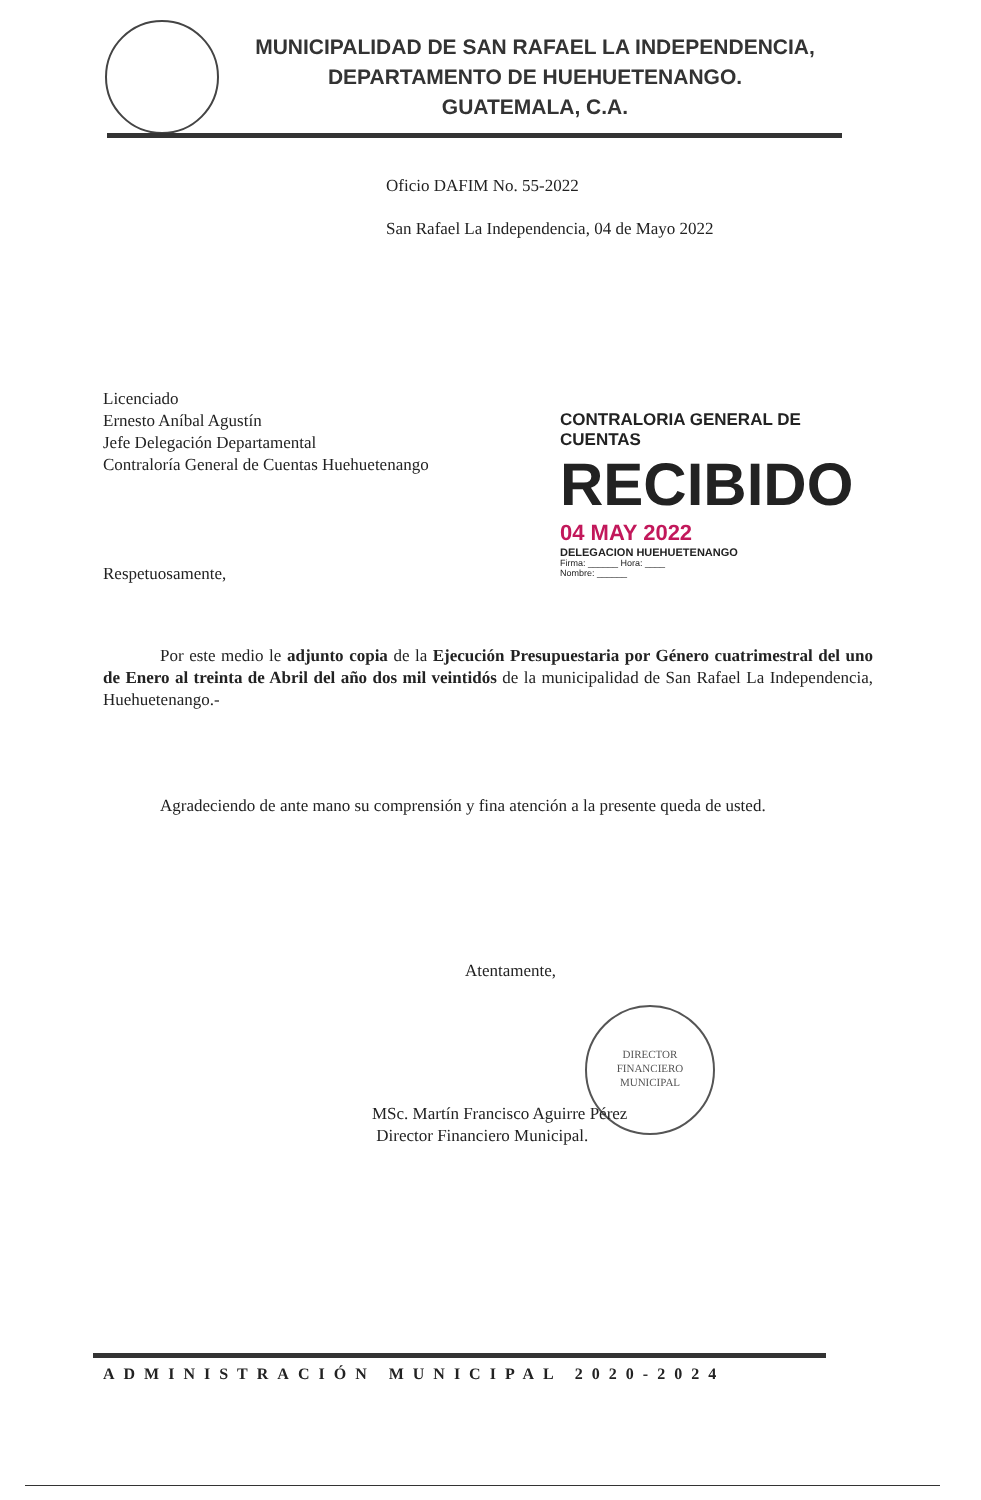MUNICIPALIDAD DE SAN RAFAEL LA INDEPENDENCIA,
DEPARTAMENTO DE HUEHUETENANGO.
GUATEMALA, C.A.
Oficio DAFIM No. 55-2022
San Rafael La Independencia, 04 de Mayo 2022
Licenciado
Ernesto Aníbal Agustín
Jefe Delegación Departamental
Contraloría General de Cuentas Huehuetenango
CONTRALORIA GENERAL DE CUENTAS
RECIBIDO
04 MAY 2022
DELEGACION HUEHUETENANGO
Firma: ______ Hora: ____
Nombre: ______
Respetuosamente,
Por este medio le adjunto copia de la Ejecución Presupuestaria por Género cuatrimestral del uno de Enero al treinta de Abril del año dos mil veintidós de la municipalidad de San Rafael La Independencia, Huehuetenango.-
Agradeciendo de ante mano su comprensión y fina atención a la presente queda de usted.
Atentamente,
DIRECTOR
FINANCIERO
MUNICIPAL
MSc. Martín Francisco Aguirre Pérez
Director Financiero Municipal.
ADMINISTRACIÓN MUNICIPAL 2020-2024